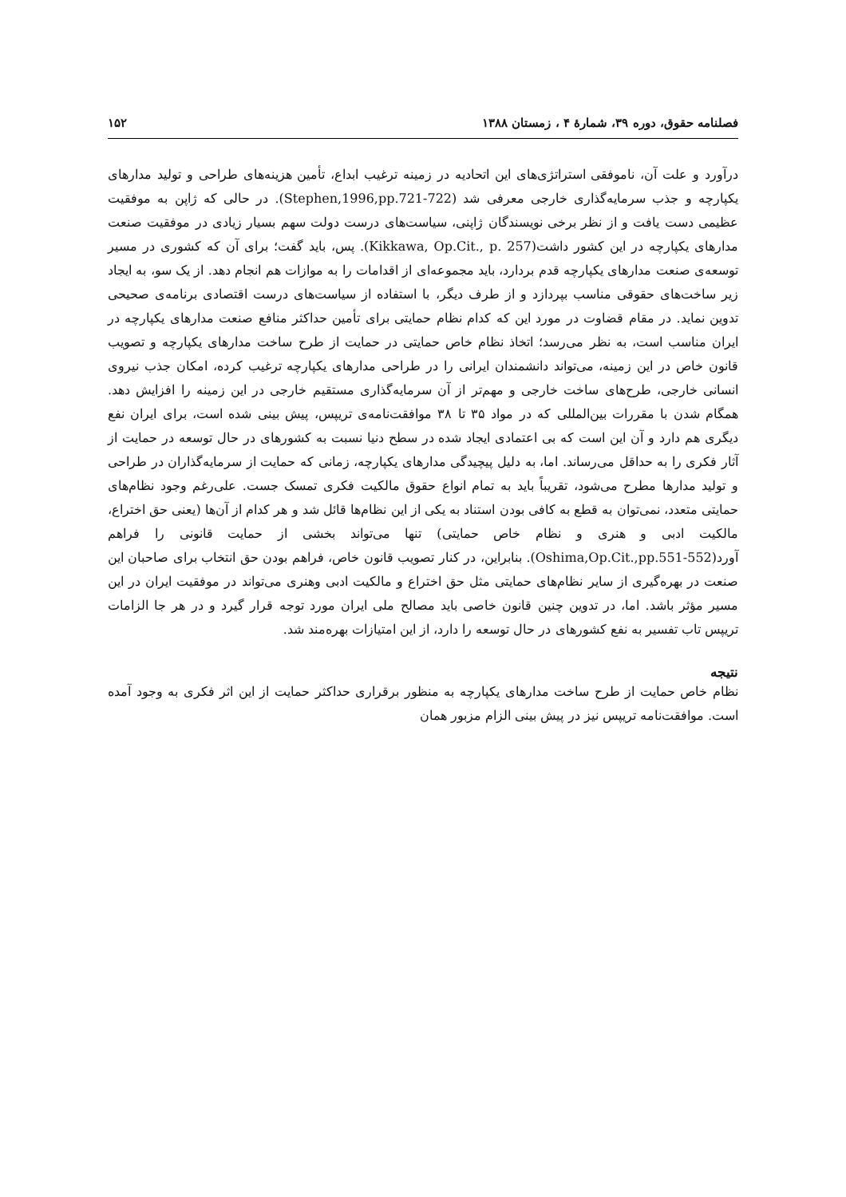فصلنامه حقوق، دوره ۳۹، شمارهٔ ۴ ، زمستان ۱۳۸۸ ۱۵۲
درآورد و علت آن، ناموفقی استراتژی‌های این اتحادیه در زمینه ترغیب ابداع، تأمین هزینه‌های طراحی و تولید مدارهای یکپارچه و جذب سرمایه‌گذاری خارجی معرفی شد (Stephen,1996,pp.721-722). در حالی که ژاپن به موفقیت عظیمی دست یافت و از نظر برخی نویسندگان ژاپنی، سیاست‌های درست دولت سهم بسیار زیادی در موفقیت صنعت مدارهای یکپارچه در این کشور داشت(Kikkawa, Op.Cit., p. 257). پس، باید گفت؛ برای آن که کشوری در مسیر توسعه‌ی صنعت مدارهای یکپارچه قدم بردارد، باید مجموعه‌ای از اقدامات را به موازات هم انجام دهد. از یک سو، به ایجاد زیر ساخت‌های حقوقی مناسب بپردازد و از طرف دیگر، با استفاده از سیاست‌های درست اقتصادی برنامه‌ی صحیحی تدوین نماید. در مقام قضاوت در مورد این که کدام نظام حمایتی برای تأمین حداکثر منافع صنعت مدارهای یکپارچه در ایران مناسب است، به نظر می‌رسد؛ اتخاذ نظام خاص حمایتی در حمایت از طرح ساخت مدارهای یکپارچه و تصویب قانون خاص در این زمینه، می‌تواند دانشمندان ایرانی را در طراحی مدارهای یکپارچه ترغیب کرده، امکان جذب نیروی انسانی خارجی، طرح‌های ساخت خارجی و مهم‌تر از آن سرمایه‌گذاری مستقیم خارجی در این زمینه را افزایش دهد. همگام شدن با مقررات بین‌المللی که در مواد ۳۵ تا ۳۸ موافقت‌نامه‌ی تریپس، پیش بینی شده است، برای ایران نفع دیگری هم دارد و آن این است که بی اعتمادی ایجاد شده در سطح دنیا نسبت به کشورهای در حال توسعه در حمایت از آثار فکری را به حداقل می‌رساند. اما، به دلیل پیچیدگی مدارهای یکپارچه، زمانی که حمایت از سرمایه‌گذاران در طراحی و تولید مدارها مطرح می‌شود، تقریباً باید به تمام انواع حقوق مالکیت فکری تمسک جست. علی‌رغم وجود نظام‌های حمایتی متعدد، نمی‌توان به قطع به کافی بودن استناد به یکی از این نظام‌ها قائل شد و هر کدام از آن‌ها (یعنی حق اختراع، مالکیت ادبی و هنری و نظام خاص حمایتی) تنها می‌تواند بخشی از حمایت قانونی را فراهم آورد(Oshima,Op.Cit.,pp.551-552). بنابراین، در کنار تصویب قانون خاص، فراهم بودن حق انتخاب برای صاحبان این صنعت در بهره‌گیری از سایر نظام‌های حمایتی مثل حق اختراع و مالکیت ادبی وهنری می‌تواند در موفقیت ایران در این مسیر مؤثر باشد. اما، در تدوین چنین قانون خاصی باید مصالح ملی ایران مورد توجه قرار گیرد و در هر جا الزامات تریپس تاب تفسیر به نفع کشورهای در حال توسعه را دارد، از این امتیازات بهره‌مند شد.
نتیجه
نظام خاص حمایت از طرح ساخت مدارهای یکپارچه به منظور برقراری حداکثر حمایت از این اثر فکری به وجود آمده است. موافقت‌نامه تریپس نیز در پیش بینی الزام مزبور همان